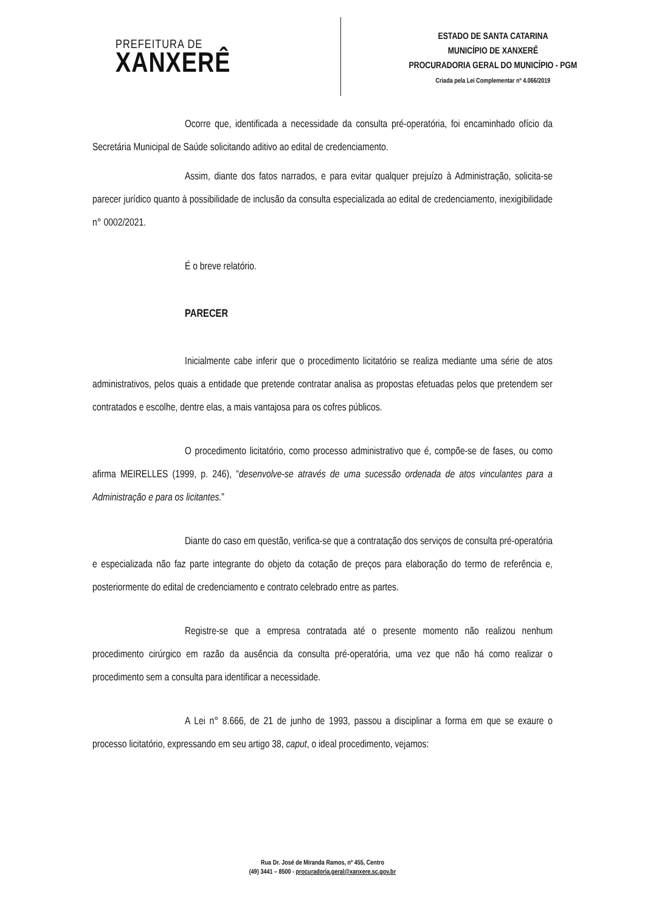PREFEITURA DE
XANXERÊ
ESTADO DE SANTA CATARINA
MUNICÍPIO DE XANXERÊ
PROCURADORIA GERAL DO MUNICÍPIO - PGM
Criada pela Lei Complementar nº 4.066/2019
Ocorre que, identificada a necessidade da consulta pré-operatória, foi encaminhado ofício da Secretária Municipal de Saúde solicitando aditivo ao edital de credenciamento.
Assim, diante dos fatos narrados, e para evitar qualquer prejuízo à Administração, solicita-se parecer jurídico quanto à possibilidade de inclusão da consulta especializada ao edital de credenciamento, inexigibilidade n° 0002/2021.
É o breve relatório.
PARECER
Inicialmente cabe inferir que o procedimento licitatório se realiza mediante uma série de atos administrativos, pelos quais a entidade que pretende contratar analisa as propostas efetuadas pelos que pretendem ser contratados e escolhe, dentre elas, a mais vantajosa para os cofres públicos.
O procedimento licitatório, como processo administrativo que é, compõe-se de fases, ou como afirma MEIRELLES (1999, p. 246), “desenvolve-se através de uma sucessão ordenada de atos vinculantes para a Administração e para os licitantes.”
Diante do caso em questão, verifica-se que a contratação dos serviços de consulta pré-operatória e especializada não faz parte integrante do objeto da cotação de preços para elaboração do termo de referência e, posteriormente do edital de credenciamento e contrato celebrado entre as partes.
Registre-se que a empresa contratada até o presente momento não realizou nenhum procedimento cirúrgico em razão da ausência da consulta pré-operatória, uma vez que não há como realizar o procedimento sem a consulta para identificar a necessidade.
A Lei n° 8.666, de 21 de junho de 1993, passou a disciplinar a forma em que se exaure o processo licitatório, expressando em seu artigo 38, caput, o ideal procedimento, vejamos:
Rua Dr. José de Miranda Ramos, nº 455, Centro
(49) 3441 – 8500 - procuradoria.geral@xanxere.sc.gov.br